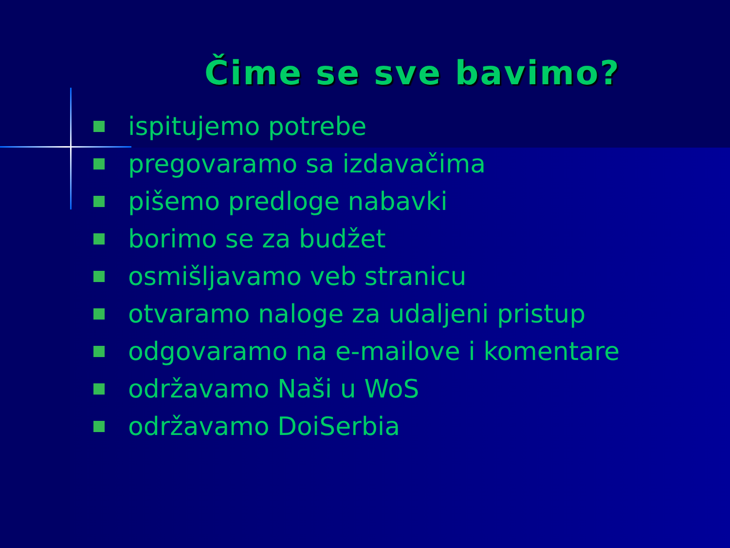Čime se sve bavimo?
ispitujemo potrebe
pregovaramo sa izdavačima
pišemo predloge nabavki
borimo se za budžet
osmišljavamo veb stranicu
otvaramo naloge za udaljeni pristup
odgovaramo na e-mailove i komentare
održavamo Naši u WoS
održavamo DoiSerbia